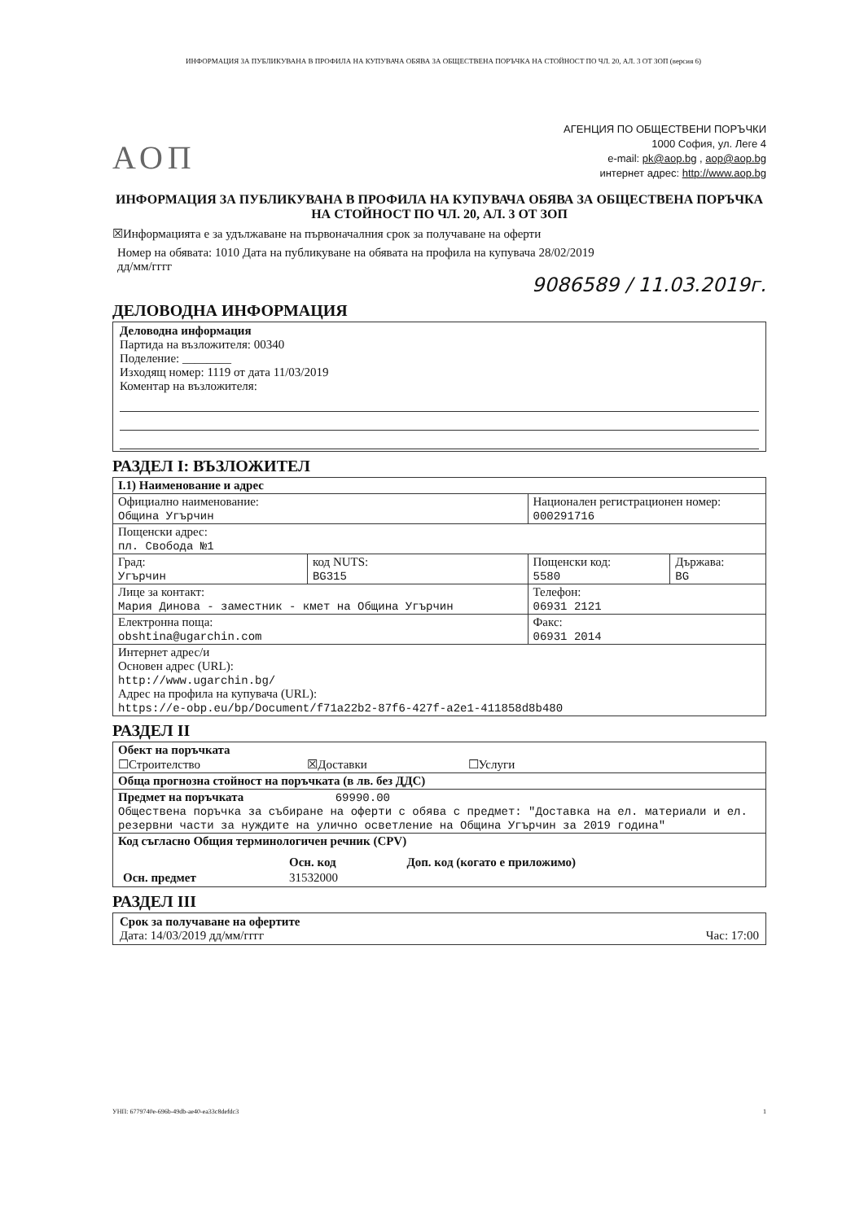ИНФОРМАЦИЯ ЗА ПУБЛИКУВАНА В ПРОФИЛА НА КУПУВАЧА ОБЯВА ЗА ОБЩЕСТВЕНА ПОРЪЧКА НА СТОЙНОСТ ПО ЧЛ. 20, АЛ. 3 ОТ ЗОП (версия 6)
АОП
АГЕНЦИЯ ПО ОБЩЕСТВЕНИ ПОРЪЧКИ
1000 София, ул. Леге 4
e-mail: pk@aop.bg , aop@aop.bg
интернет адрес: http://www.aop.bg
ИНФОРМАЦИЯ ЗА ПУБЛИКУВАНА В ПРОФИЛА НА КУПУВАЧА ОБЯВА ЗА ОБЩЕСТВЕНА ПОРЪЧКА НА СТОЙНОСТ ПО ЧЛ. 20, АЛ. 3 ОТ ЗОП
☒Информацията е за удължаване на първоначалния срок за получаване на оферти
Номер на обявата: 1010 Дата на публикуване на обявата на профила на купувача 28/02/2019
дд/мм/гггг
9086589 / 11.03.2019г.
ДЕЛОВОДНА ИНФОРМАЦИЯ
Деловодна информация
Партида на възложителя: 00340
Поделение: ________
Изходящ номер: 1119 от дата 11/03/2019
Коментар на възложителя:
РАЗДЕЛ I: ВЪЗЛОЖИТЕЛ
| I.1) Наименование и адрес | | | |
| Официално наименование: Община Угърчин | | Национален регистрационен номер: 000291716 | |
| Пощенски адрес: пл. Свобода №1 | | | |
| Град: Угърчин | код NUTS: BG315 | Пощенски код: 5580 | Държава: BG |
| Лице за контакт: Мария Динова - заместник - кмет на Община Угърчин | | Телефон: 06931 2121 | |
| Електронна поща: obshtina@ugarchin.com | | Факс: 06931 2014 | |
| Интернет адрес/и Основен адрес (URL): http://www.ugarchin.bg/ Адрес на профила на купувача (URL): https://e-obp.eu/bp/Document/f71a22b2-87f6-427f-a2e1-411858d8b480 | | | |
РАЗДЕЛ II
| Обект на поръчката ☐Строителство ☒Доставки ☐Услуги |
| Обща прогнозна стойност на поръчката (в лв. без ДДС) |
| Предмет на поръчката 69990.00 Обществена поръчка за събиране на оферти с обява с предмет: "Доставка на ел. материали и ел. резервни части за нуждите на улично осветление на Община Угърчин за 2019 година" |
| Код съгласно Общия терминологичен речник (CPV) / / Осн. код / Доп. код (когато е приложимо) / / Осн. предмет / 31532000 / / |
РАЗДЕЛ III
Срок за получаване на офертите
Дата: 14/03/2019 дд/мм/гггг Час: 17:00
УНП: 6779740e-696b-49db-ae40-ea33c8defdc3 1